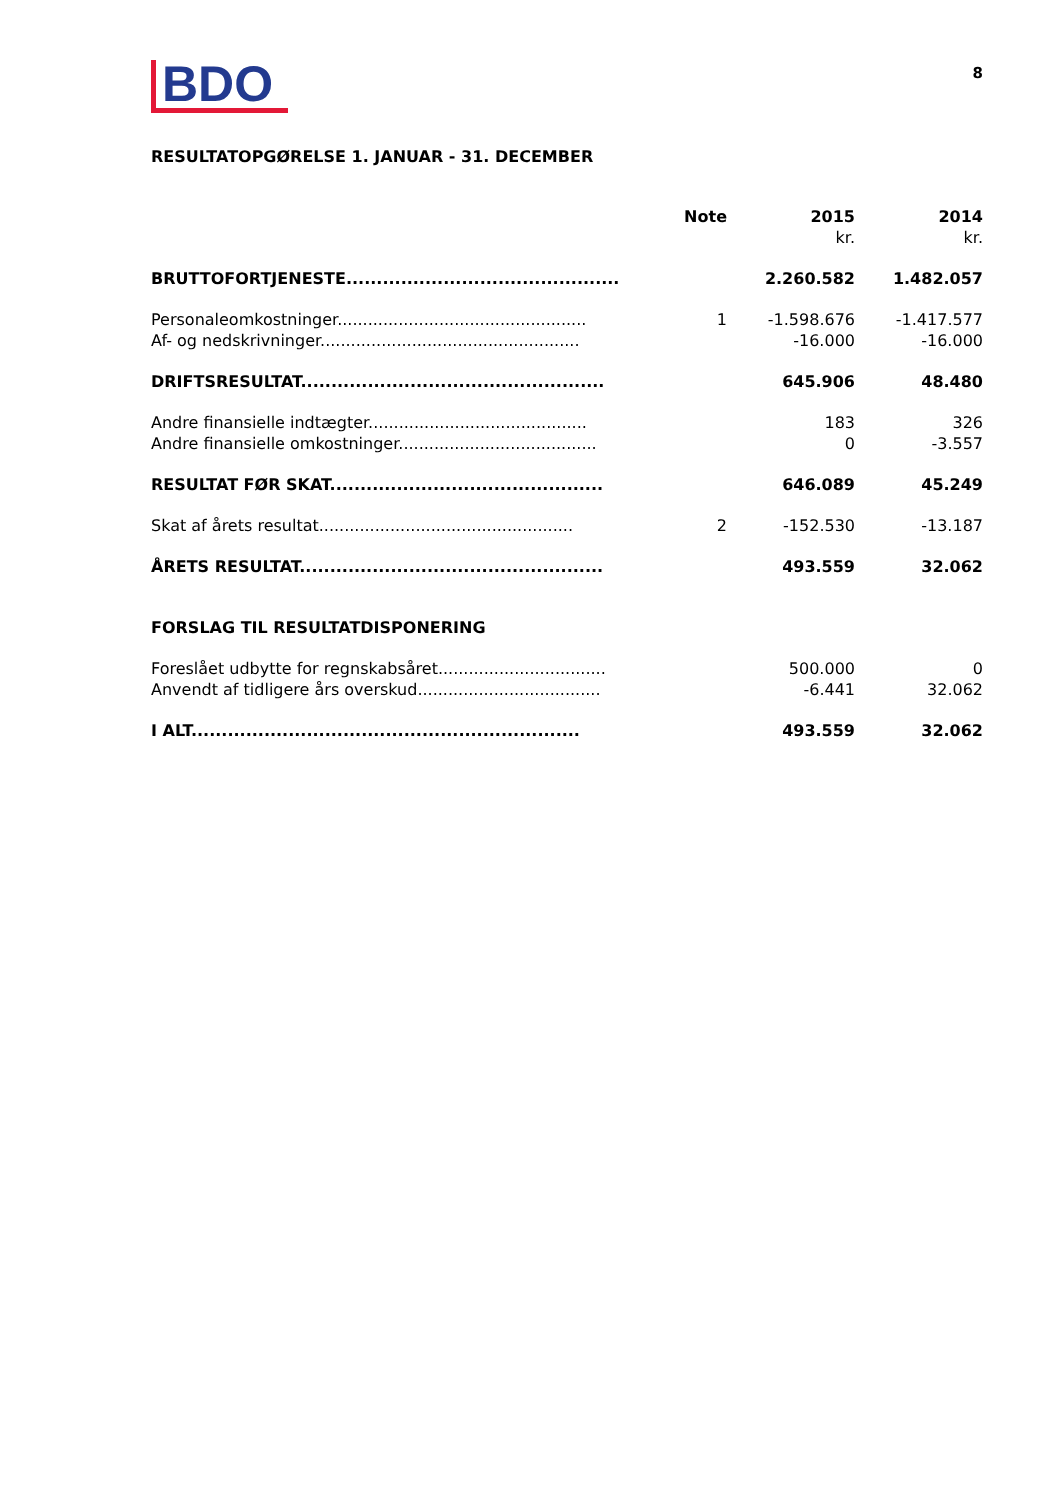BDO
8
RESULTATOPGØRELSE 1. JANUAR - 31. DECEMBER
| | Note | 2015 | 2014 |
| --- | --- | --- | --- |
| | | kr. | kr. |
| BRUTTOFORTJENESTE............................................. | | 2.260.582 | 1.482.057 |
| Personaleomkostninger................................................. | 1 | -1.598.676 | -1.417.577 |
| Af- og nedskrivninger................................................... | | -16.000 | -16.000 |
| DRIFTSRESULTAT.................................................. | | 645.906 | 48.480 |
| Andre finansielle indtægter........................................... | | 183 | 326 |
| Andre finansielle omkostninger....................................... | | 0 | -3.557 |
| RESULTAT FØR SKAT............................................. | | 646.089 | 45.249 |
| Skat af årets resultat.................................................. | 2 | -152.530 | -13.187 |
| ÅRETS RESULTAT.................................................. | | 493.559 | 32.062 |
| FORSLAG TIL RESULTATDISPONERING | | | |
| Foreslået udbytte for regnskabsåret................................. | | 500.000 | 0 |
| Anvendt af tidligere års overskud.................................... | | -6.441 | 32.062 |
| I ALT................................................................ | | 493.559 | 32.062 |